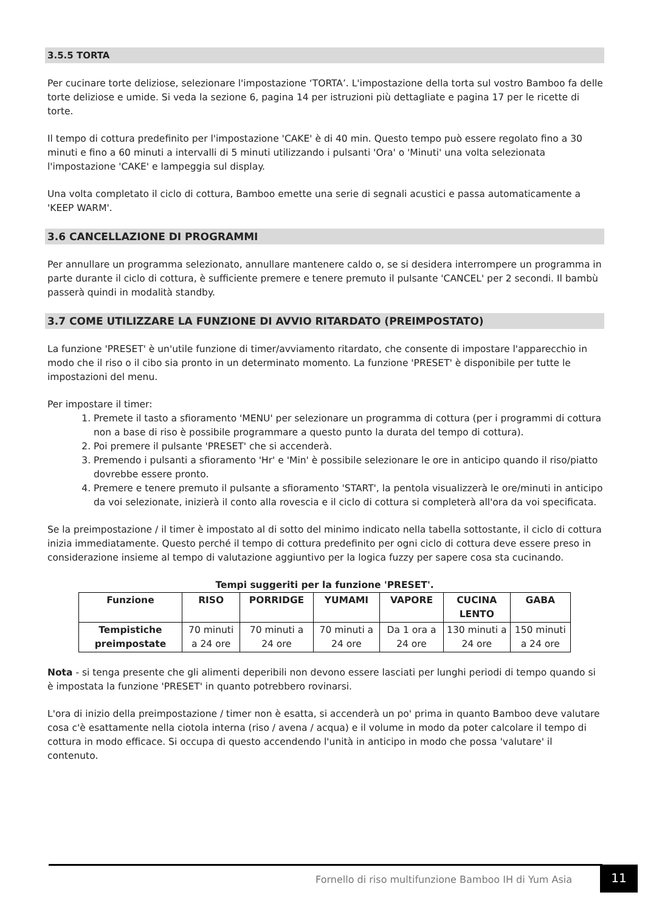3.5.5 TORTA
Per cucinare torte deliziose, selezionare l'impostazione ‘TORTA’. L'impostazione della torta sul vostro Bamboo fa delle torte deliziose e umide. Si veda la sezione 6, pagina 14 per istruzioni più dettagliate e pagina 17 per le ricette di torte.
Il tempo di cottura predefinito per l'impostazione 'CAKE' è di 40 min. Questo tempo può essere regolato fino a 30 minuti e fino a 60 minuti a intervalli di 5 minuti utilizzando i pulsanti 'Ora' o 'Minuti' una volta selezionata l'impostazione 'CAKE' e lampeggia sul display.
Una volta completato il ciclo di cottura, Bamboo emette una serie di segnali acustici e passa automaticamente a 'KEEP WARM'.
3.6 CANCELLAZIONE DI PROGRAMMI
Per annullare un programma selezionato, annullare mantenere caldo o, se si desidera interrompere un programma in parte durante il ciclo di cottura, è sufficiente premere e tenere premuto il pulsante 'CANCEL' per 2 secondi. Il bambù passerà quindi in modalità standby.
3.7 COME UTILIZZARE LA FUNZIONE DI AVVIO RITARDATO (PREIMPOSTATO)
La funzione 'PRESET' è un'utile funzione di timer/avviamento ritardato, che consente di impostare l'apparecchio in modo che il riso o il cibo sia pronto in un determinato momento. La funzione 'PRESET' è disponibile per tutte le impostazioni del menu.
Per impostare il timer:
1. Premete il tasto a sfioramento 'MENU' per selezionare un programma di cottura (per i programmi di cottura non a base di riso è possibile programmare a questo punto la durata del tempo di cottura).
2. Poi premere il pulsante 'PRESET' che si accenderà.
3. Premendo i pulsanti a sfioramento 'Hr' e 'Min' è possibile selezionare le ore in anticipo quando il riso/piatto dovrebbe essere pronto.
4. Premere e tenere premuto il pulsante a sfioramento 'START', la pentola visualizzerà le ore/minuti in anticipo da voi selezionate, inizierà il conto alla rovescia e il ciclo di cottura si completerà all'ora da voi specificata.
Se la preimpostazione / il timer è impostato al di sotto del minimo indicato nella tabella sottostante, il ciclo di cottura inizia immediatamente. Questo perché il tempo di cottura predefinito per ogni ciclo di cottura deve essere preso in considerazione insieme al tempo di valutazione aggiuntivo per la logica fuzzy per sapere cosa sta cucinando.
Tempi suggeriti per la funzione 'PRESET'.
| Funzione | RISO | PORRIDGE | YUMAMI | VAPORE | CUCINA LENTO | GABA |
| --- | --- | --- | --- | --- | --- | --- |
| Tempistiche preimpostate | 70 minuti a 24 ore | 70 minuti a 24 ore | 70 minuti a 24 ore | Da 1 ora a 24 ore | 130 minuti a 24 ore | 150 minuti a 24 ore |
Nota - si tenga presente che gli alimenti deperibili non devono essere lasciati per lunghi periodi di tempo quando si è impostata la funzione 'PRESET' in quanto potrebbero rovinarsi.
L'ora di inizio della preimpostazione / timer non è esatta, si accenderà un po' prima in quanto Bamboo deve valutare cosa c'è esattamente nella ciotola interna (riso / avena / acqua) e il volume in modo da poter calcolare il tempo di cottura in modo efficace. Si occupa di questo accendendo l'unità in anticipo in modo che possa 'valutare' il contenuto.
Fornello di riso multifunzione Bamboo IH di Yum Asia
11